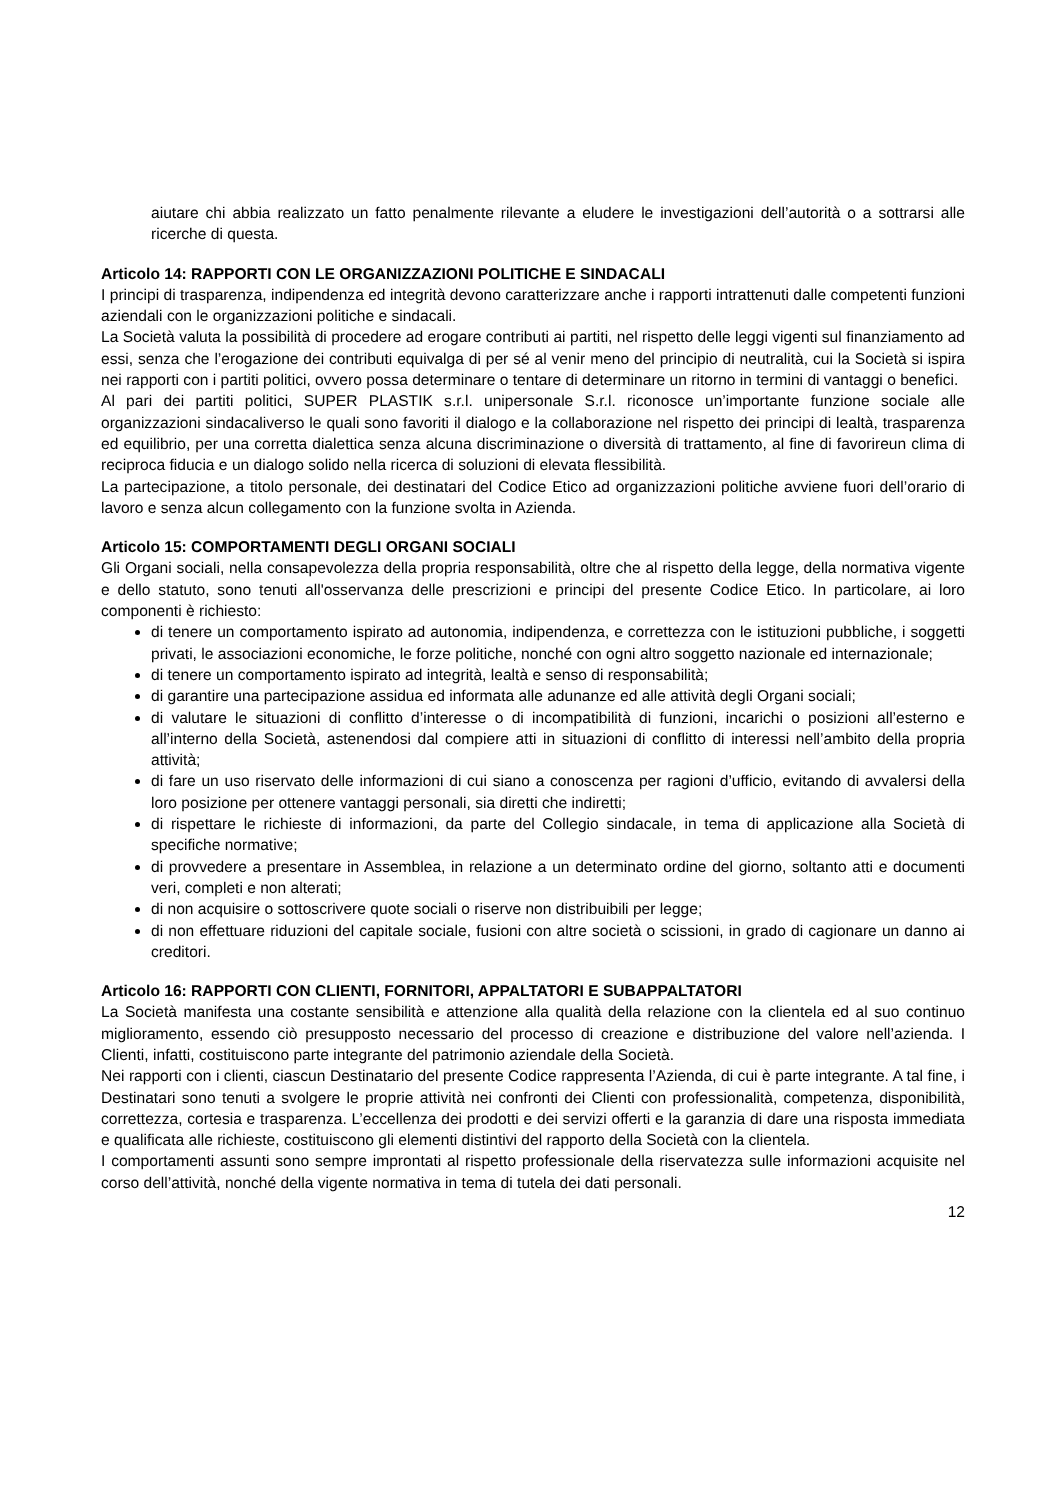aiutare chi abbia realizzato un fatto penalmente rilevante a eludere le investigazioni dell’autorità o a sottrarsi alle ricerche di questa.
Articolo 14: RAPPORTI CON LE ORGANIZZAZIONI POLITICHE E SINDACALI
I principi di trasparenza, indipendenza ed integrità devono caratterizzare anche i rapporti intrattenuti dalle competenti funzioni aziendali con le organizzazioni politiche e sindacali.
La Società valuta la possibilità di procedere ad erogare contributi ai partiti, nel rispetto delle leggi vigenti sul finanziamento ad essi, senza che l’erogazione dei contributi equivalga di per sé al venir meno del principio di neutralità, cui la Società si ispira nei rapporti con i partiti politici, ovvero possa determinare o tentare di determinare un ritorno in termini di vantaggi o benefici.
Al pari dei partiti politici, SUPER PLASTIK s.r.l. unipersonale S.r.l. riconosce un’importante funzione sociale alle organizzazioni sindacaliverso le quali sono favoriti il dialogo e la collaborazione nel rispetto dei principi di lealtà, trasparenza ed equilibrio, per una corretta dialettica senza alcuna discriminazione o diversità di trattamento, al fine di favorireun clima di reciproca fiducia e un dialogo solido nella ricerca di soluzioni di elevata flessibilità.
La partecipazione, a titolo personale, dei destinatari del Codice Etico ad organizzazioni politiche avviene fuori dell’orario di lavoro e senza alcun collegamento con la funzione svolta in Azienda.
Articolo 15: COMPORTAMENTI DEGLI ORGANI SOCIALI
Gli Organi sociali, nella consapevolezza della propria responsabilità, oltre che al rispetto della legge, della normativa vigente e dello statuto, sono tenuti all'osservanza delle prescrizioni e principi del presente Codice Etico. In particolare, ai loro componenti è richiesto:
di tenere un comportamento ispirato ad autonomia, indipendenza, e correttezza con le istituzioni pubbliche, i soggetti privati, le associazioni economiche, le forze politiche, nonché con ogni altro soggetto nazionale ed internazionale;
di tenere un comportamento ispirato ad integrità, lealtà e senso di responsabilità;
di garantire una partecipazione assidua ed informata alle adunanze ed alle attività degli Organi sociali;
di valutare le situazioni di conflitto d’interesse o di incompatibilità di funzioni, incarichi o posizioni all’esterno e all’interno della Società, astenendosi dal compiere atti in situazioni di conflitto di interessi nell’ambito della propria attività;
di fare un uso riservato delle informazioni di cui siano a conoscenza per ragioni d’ufficio, evitando di avvalersi della loro posizione per ottenere vantaggi personali, sia diretti che indiretti;
di rispettare le richieste di informazioni, da parte del Collegio sindacale, in tema di applicazione alla Società di specifiche normative;
di provvedere a presentare in Assemblea, in relazione a un determinato ordine del giorno, soltanto atti e documenti veri, completi e non alterati;
di non acquisire o sottoscrivere quote sociali o riserve non distribuibili per legge;
di non effettuare riduzioni del capitale sociale, fusioni con altre società o scissioni, in grado di cagionare un danno ai creditori.
Articolo 16: RAPPORTI CON CLIENTI, FORNITORI, APPALTATORI E SUBAPPALTATORI
La Società manifesta una costante sensibilità e attenzione alla qualità della relazione con la clientela ed al suo continuo miglioramento, essendo ciò presupposto necessario del processo di creazione e distribuzione del valore nell’azienda. I Clienti, infatti, costituiscono parte integrante del patrimonio aziendale della Società.
Nei rapporti con i clienti, ciascun Destinatario del presente Codice rappresenta l’Azienda, di cui è parte integrante. A tal fine, i Destinatari sono tenuti a svolgere le proprie attività nei confronti dei Clienti con professionalità, competenza, disponibilità, correttezza, cortesia e trasparenza. L’eccellenza dei prodotti e dei servizi offerti e la garanzia di dare una risposta immediata e qualificata alle richieste, costituiscono gli elementi distintivi del rapporto della Società con la clientela.
I comportamenti assunti sono sempre improntati al rispetto professionale della riservatezza sulle informazioni acquisite nel corso dell’attività, nonché della vigente normativa in tema di tutela dei dati personali.
12